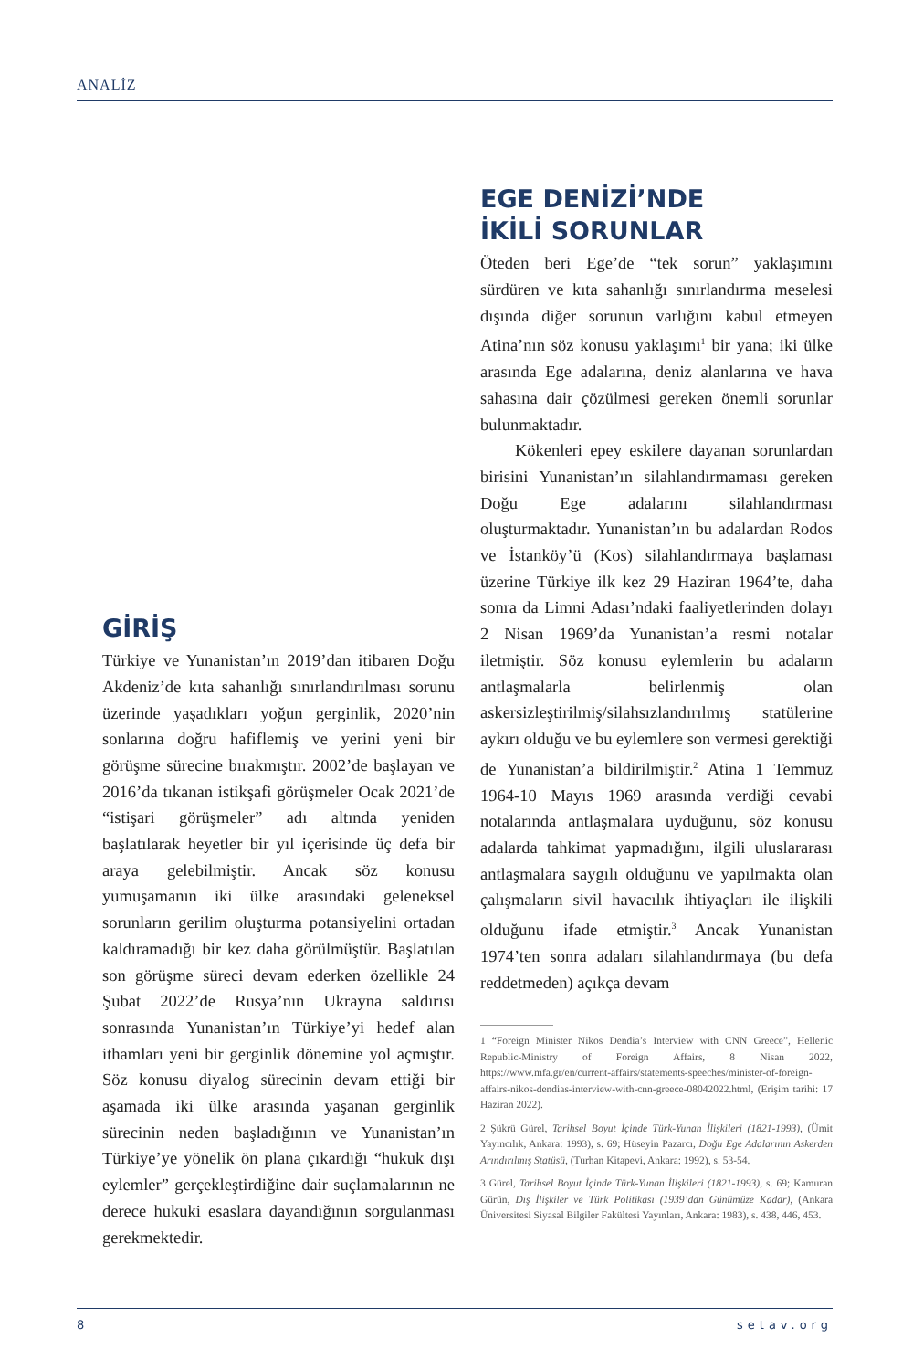ANALİZ
GİRİŞ
Türkiye ve Yunanistan’ın 2019’dan itibaren Doğu Akdeniz’de kıta sahanlığı sınırlandırılması sorunu üzerinde yaşadıkları yoğun gerginlik, 2020’nin sonlarına doğru hafiflemiş ve yerini yeni bir görüşme sürecine bırakmıştır. 2002’de başlayan ve 2016’da tıkanan istikşafi görüşmeler Ocak 2021’de “istişari görüşmeler” adı altında yeniden başlatılarak heyetler bir yıl içerisinde üç defa bir araya gelebilmiştir. Ancak söz konusu yumuşamanın iki ülke arasındaki geleneksel sorunların gerilim oluşturma potansiyelini ortadan kaldıramadığı bir kez daha görülmüştür. Başlatılan son görüşme süreci devam ederken özellikle 24 Şubat 2022’de Rusya’nın Ukrayna saldırısı sonrasında Yunanistan’ın Türkiye’yi hedef alan ithamları yeni bir gerginlik dönemine yol açmıştır. Söz konusu diyalog sürecinin devam ettiği bir aşamada iki ülke arasında yaşanan gerginlik sürecinin neden başladığının ve Yunanistan’ın Türkiye’ye yönelik ön plana çıkardığı “hukuk dışı eylemler” gerçekleştirdiğine dair suçlamalarının ne derece hukuki esaslara dayandığının sorgulanması gerekmektedir.
EGE DENİZİ’NDE
İKİLİ SORUNLAR
Öteden beri Ege’de “tek sorun” yaklaşımını sürdüren ve kıta sahanlığı sınırlandırma meselesi dışında diğer sorunun varlığını kabul etmeyen Atina’nın söz konusu yaklaşımı<sup>1</sup> bir yana; iki ülke arasında Ege adalarına, deniz alanlarına ve hava sahasına dair çözülmesi gereken önemli sorunlar bulunmaktadır.
Kökenleri epey eskilere dayanan sorunlardan birisini Yunanistan’ın silahlandırmaması gereken Doğu Ege adalarını silahlandırması oluşturmaktadır. Yunanistan’ın bu adalardan Rodos ve İstanköy’ü (Kos) silahlandırmaya başlaması üzerine Türkiye ilk kez 29 Haziran 1964’te, daha sonra da Limni Adası’ndaki faaliyetlerinden dolayı 2 Nisan 1969’da Yunanistan’a resmi notalar iletmiştir. Söz konusu eylemlerin bu adaların antlaşmalarla belirlenmiş olan askersizleştirilmiş/silahsızlandırılmış statülerine aykırı olduğu ve bu eylemlere son vermesi gerektiği de Yunanistan’a bildirilmiştir.<sup>2</sup> Atina 1 Temmuz 1964-10 Mayıs 1969 arasında verdiği cevabi notalarında antlaşmalara uyduğunu, söz konusu adalarda tahkimat yapmadığını, ilgili uluslararası antlaşmalara saygılı olduğunu ve yapılmakta olan çalışmaların sivil havacılık ihtiyaçları ile ilişkili olduğunu ifade etmiştir.<sup>3</sup> Ancak Yunanistan 1974’ten sonra adaları silahlandırmaya (bu defa reddetmeden) açıkça devam
1 “Foreign Minister Nikos Dendia’s Interview with CNN Greece”, Hellenic Republic-Ministry of Foreign Affairs, 8 Nisan 2022, https://www.mfa.gr/en/current-affairs/statements-speeches/minister-of-foreign-affairs-nikos-dendias-interview-with-cnn-greece-08042022.html, (Erişim tarihi: 17 Haziran 2022).
2 Şükrü Gürel, Tarihsel Boyut İçinde Türk-Yunan İlişkileri (1821-1993), (Ümit Yayıncılık, Ankara: 1993), s. 69; Hüseyin Pazarcı, Doğu Ege Adalarının Askerden Arındırılmış Statüsü, (Turhan Kitapevi, Ankara: 1992), s. 53-54.
3 Gürel, Tarihsel Boyut İçinde Türk-Yunan İlişkileri (1821-1993), s. 69; Kamuran Gürün, Dış İlişkiler ve Türk Politikası (1939’dan Günümüze Kadar), (Ankara Üniversitesi Siyasal Bilgiler Fakültesi Yayınları, Ankara: 1983), s. 438, 446, 453.
8 setav.org